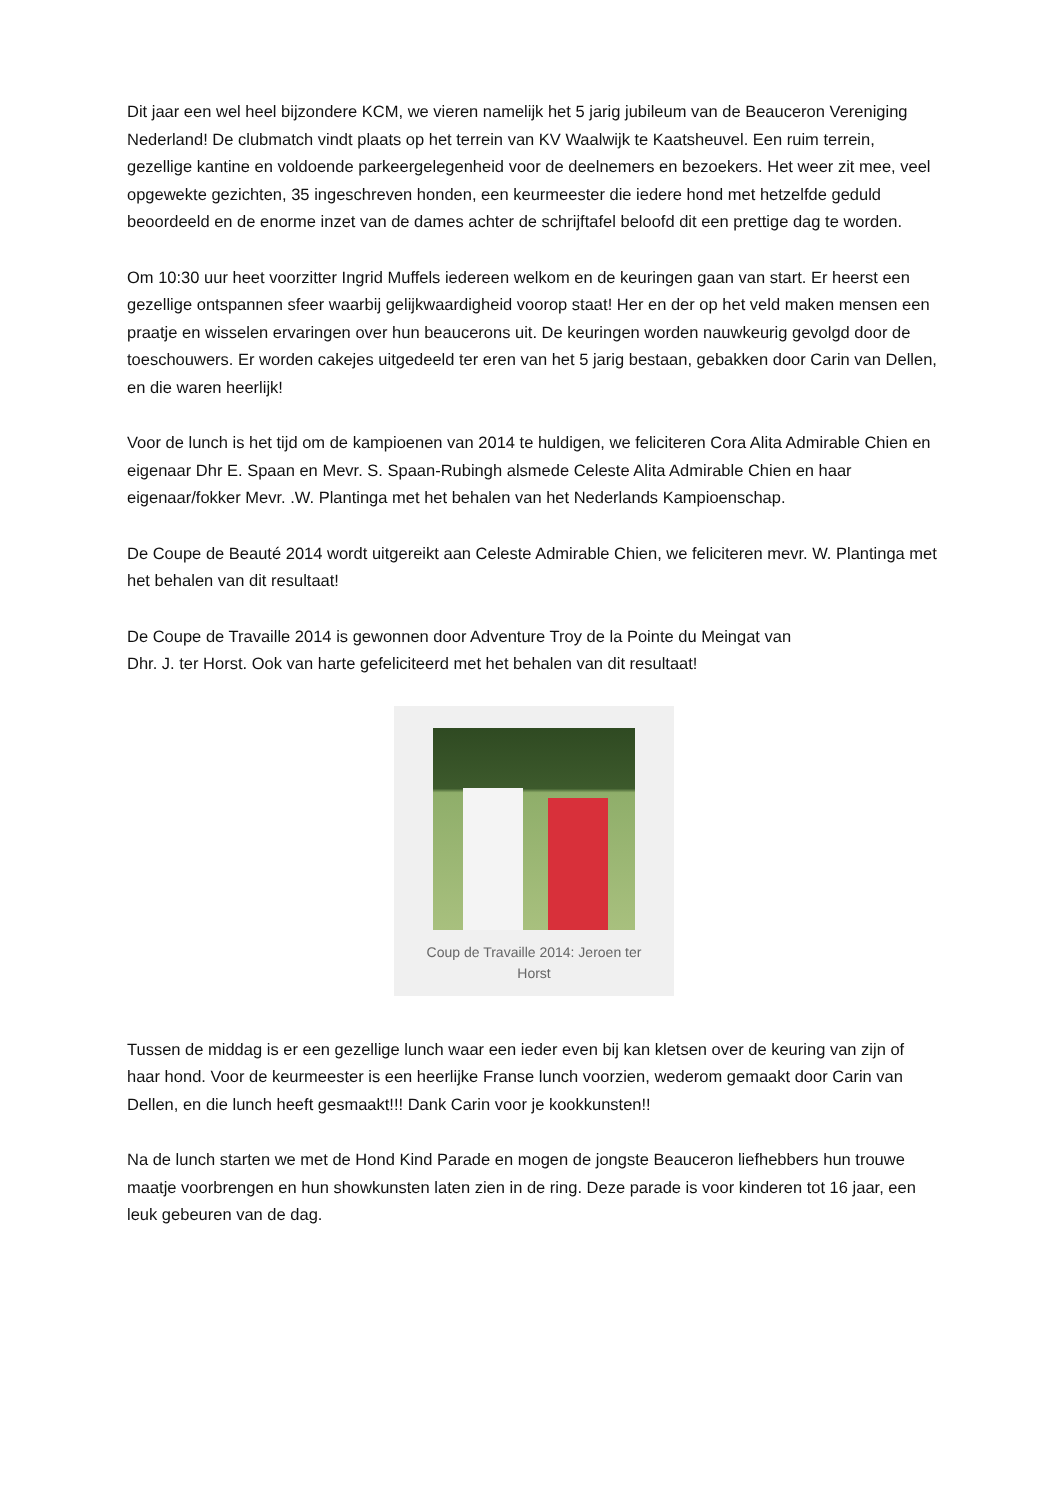Dit jaar een wel heel bijzondere KCM, we vieren namelijk het 5 jarig jubileum van de Beauceron Vereniging Nederland! De clubmatch vindt plaats op het terrein van KV Waalwijk te Kaatsheuvel. Een ruim terrein, gezellige kantine en voldoende parkeergelegenheid voor de deelnemers en bezoekers. Het weer zit mee, veel opgewekte gezichten, 35 ingeschreven honden, een keurmeester die iedere hond met hetzelfde geduld beoordeeld en de enorme inzet van de dames achter de schrijftafel beloofd dit een prettige dag te worden.
Om 10:30 uur heet voorzitter Ingrid Muffels iedereen welkom en de keuringen gaan van start. Er heerst een gezellige ontspannen sfeer waarbij gelijkwaardigheid voorop staat! Her en der op het veld maken mensen een praatje en wisselen ervaringen over hun beaucerons uit. De keuringen worden nauwkeurig gevolgd door de toeschouwers. Er worden cakejes uitgedeeld ter eren van het 5 jarig bestaan, gebakken door Carin van Dellen, en die waren heerlijk!
Voor de lunch is het tijd om de kampioenen van 2014 te huldigen, we feliciteren Cora Alita Admirable Chien en eigenaar Dhr E. Spaan en Mevr. S. Spaan-Rubingh alsmede Celeste Alita Admirable Chien en haar eigenaar/fokker Mevr. .W. Plantinga met het behalen van het Nederlands Kampioenschap.
De Coupe de Beauté 2014 wordt uitgereikt aan Celeste Admirable Chien, we feliciteren mevr. W. Plantinga met het behalen van dit resultaat!
De Coupe de Travaille 2014 is gewonnen door Adventure Troy de la Pointe du Meingat van
Dhr. J. ter Horst. Ook van harte gefeliciteerd met het behalen van dit resultaat!
Coup de Travaille 2014: Jeroen ter Horst
Tussen de middag is er een gezellige lunch waar een ieder even bij kan kletsen over de keuring van zijn of haar hond. Voor de keurmeester is een heerlijke Franse lunch voorzien, wederom gemaakt door Carin van Dellen, en die lunch heeft gesmaakt!!! Dank Carin voor je kookkunsten!!
Na de lunch starten we met de Hond Kind Parade en mogen de jongste Beauceron liefhebbers hun trouwe maatje voorbrengen en hun showkunsten laten zien in de ring. Deze parade is voor kinderen tot 16 jaar, een leuk gebeuren van de dag.